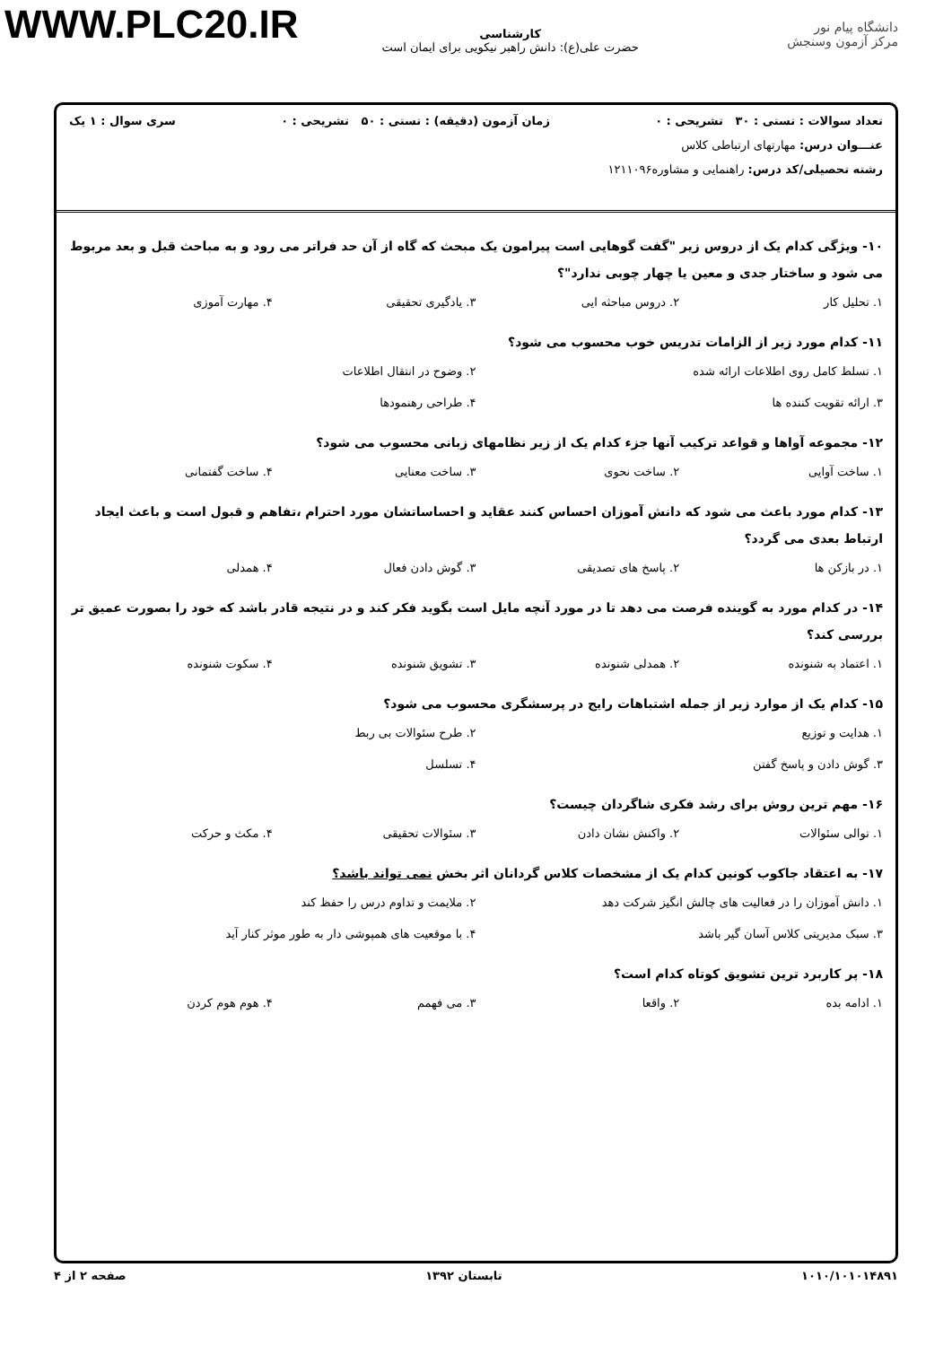WWW.PLC20.IR
دانشگاه پیام نور
مرکز آزمون وسنجش
کارشناسی
حضرت علی(ع): دانش راهبر نیکویی برای ایمان است
تعداد سوالات : تستی : ۳۰ تشریحی : ۰ زمان آزمون (دقیقه) : تستی : ۵۰ تشریحی : ۰ سری سوال : ۱ یک
عنـــوان درس: مهارتهای ارتباطی کلاس
رشته تحصیلی/کد درس: راهنمایی و مشاوره۱۲۱۱۰۹۶
۱۰- ویژگی کدام یک از دروس زیر "گفت گوهایی است پیرامون یک مبحث که گاه از آن حد فراتر می رود و به مباحث قبل و بعد مربوط می شود و ساختار جدی و معین یا چهار چوبی ندارد"؟
۱. تحلیل کار ۲. دروس مباحثه ایی ۳. یادگیری تحقیقی ۴. مهارت آموزی
۱۱- کدام مورد زیر از الزامات تدریس خوب محسوب می شود؟
۱. تسلط کامل روی اطلاعات ارائه شده ۲. وضوح در انتقال اطلاعات ۳. ارائه تقویت کننده ها ۴. طراحی رهنمودها
۱۲- مجموعه آواها و قواعد ترکیب آنها جزء کدام یک از زیر نظامهای زبانی محسوب می شود؟
۱. ساخت آوایی ۲. ساخت نحوی ۳. ساخت معنایی ۴. ساخت گفتمانی
۱۳- کدام مورد باعث می شود که دانش آموزان احساس کنند عقاید و احساساتشان مورد احترام ،تفاهم و قبول است و باعث ایجاد ارتباط بعدی می گردد؟
۱. در بازکن ها ۲. پاسخ های تصدیقی ۳. گوش دادن فعال ۴. همدلی
۱۴- در کدام مورد به گوینده فرصت می دهد تا در مورد آنچه مایل است بگوید فکر کند و در نتیجه قادر باشد که خود را بصورت عمیق تر بررسی کند؟
۱. اعتماد به شنونده ۲. همدلی شنونده ۳. تشویق شنونده ۴. سکوت شنونده
۱۵- کدام یک از موارد زیر از جمله اشتباهات رایج در پرسشگری محسوب می شود؟
۱. هدایت و توزیع ۲. طرح سئوالات بی ربط ۳. گوش دادن و پاسخ گفتن ۴. تسلسل
۱۶- مهم ترین روش برای رشد فکری شاگردان چیست؟
۱. توالی سئوالات ۲. واکنش نشان دادن ۳. سئوالات تحقیقی ۴. مکث و حرکت
۱۷- به اعتقاد جاکوب کونین کدام یک از مشخصات کلاس گردانان اثر بخش نمی تواند باشد؟
۱. دانش آموزان را در فعالیت های چالش انگیز شرکت دهد ۲. ملایمت و تداوم درس را حفظ کند ۳. سبک مدیریتی کلاس آسان گیر باشد ۴. با موقعیت های همپوشی دار به طور موثر کنار آید
۱۸- پر کاربرد ترین تشویق کوتاه کدام است؟
۱. ادامه بده ۲. واقعا ۳. می فهمم ۴. هوم هوم کردن
۱۰۱۰/۱۰۱۰۱۴۸۹۱ تابستان ۱۳۹۲ صفحه ۲ از ۴